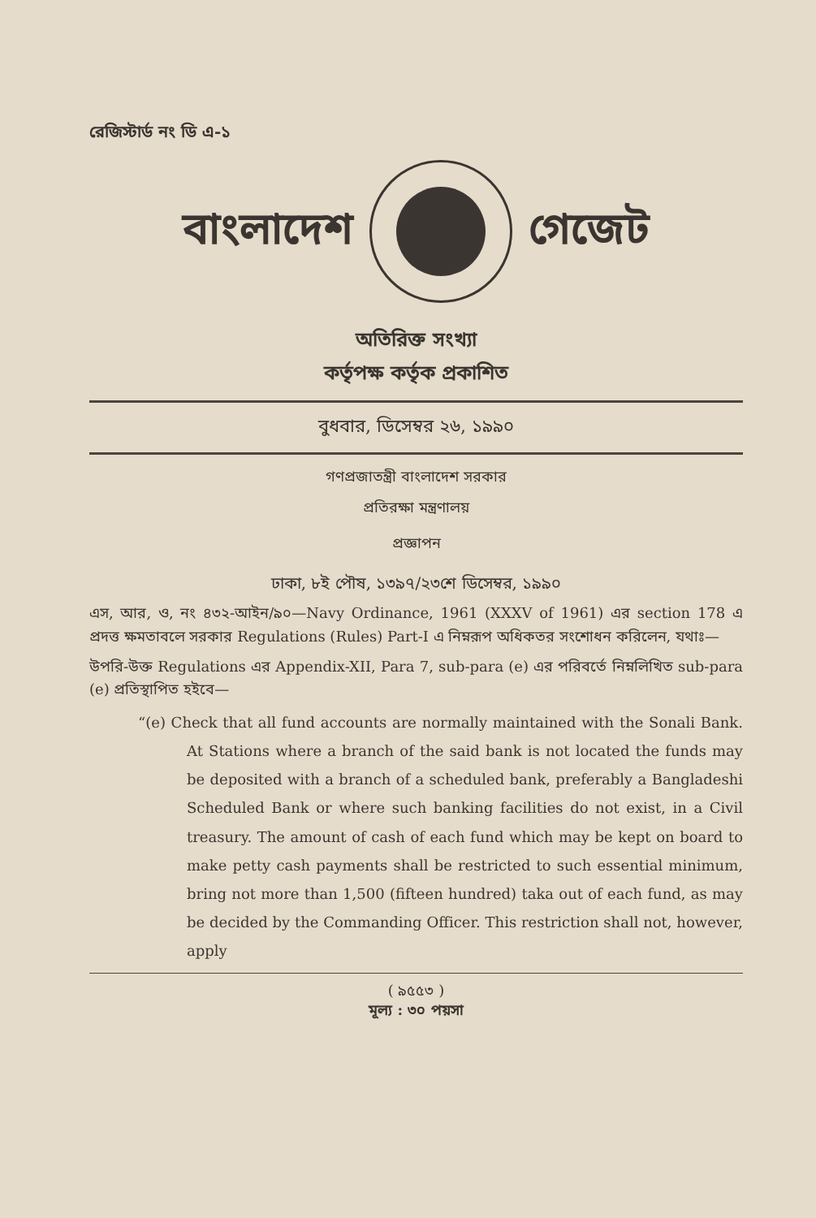রেজিস্টার্ড নং ডি এ-১
বাংলাদেশ গেজেট
অতিরিক্ত সংখ্যা
কর্তৃপক্ষ কর্তৃক প্রকাশিত
বুধবার, ডিসেম্বর ২৬, ১৯৯০
গণপ্রজাতন্ত্রী বাংলাদেশ সরকার
প্রতিরক্ষা মন্ত্রণালয়
প্রজ্ঞাপন
ঢাকা, ৮ই পৌষ, ১৩৯৭/২৩শে ডিসেম্বর, ১৯৯০
এস, আর, ও, নং ৪৩২-আইন/৯০—Navy Ordinance, 1961 (XXXV of 1961) এর section 178 এ প্রদত্ত ক্ষমতাবলে সরকার Regulations (Rules) Part-I এ নিম্নরূপ অধিকতর সংশোধন করিলেন, যথাঃ—
উপরি-উক্ত Regulations এর Appendix-XII, Para 7, sub-para (e) এর পরিবর্তে নিম্নলিখিত sub-para (e) প্রতিস্থাপিত হইবে—
“(e) Check that all fund accounts are normally maintained with the Sonali Bank. At Stations where a branch of the said bank is not located the funds may be deposited with a branch of a scheduled bank, preferably a Bangladeshi Scheduled Bank or where such banking facilities do not exist, in a Civil treasury. The amount of cash of each fund which may be kept on board to make petty cash payments shall be restricted to such essential minimum, bring not more than 1,500 (fifteen hundred) taka out of each fund, as may be decided by the Commanding Officer. This restriction shall not, however, apply
( ৯৫৫৩ )
মূল্য : ৩০ পয়সা